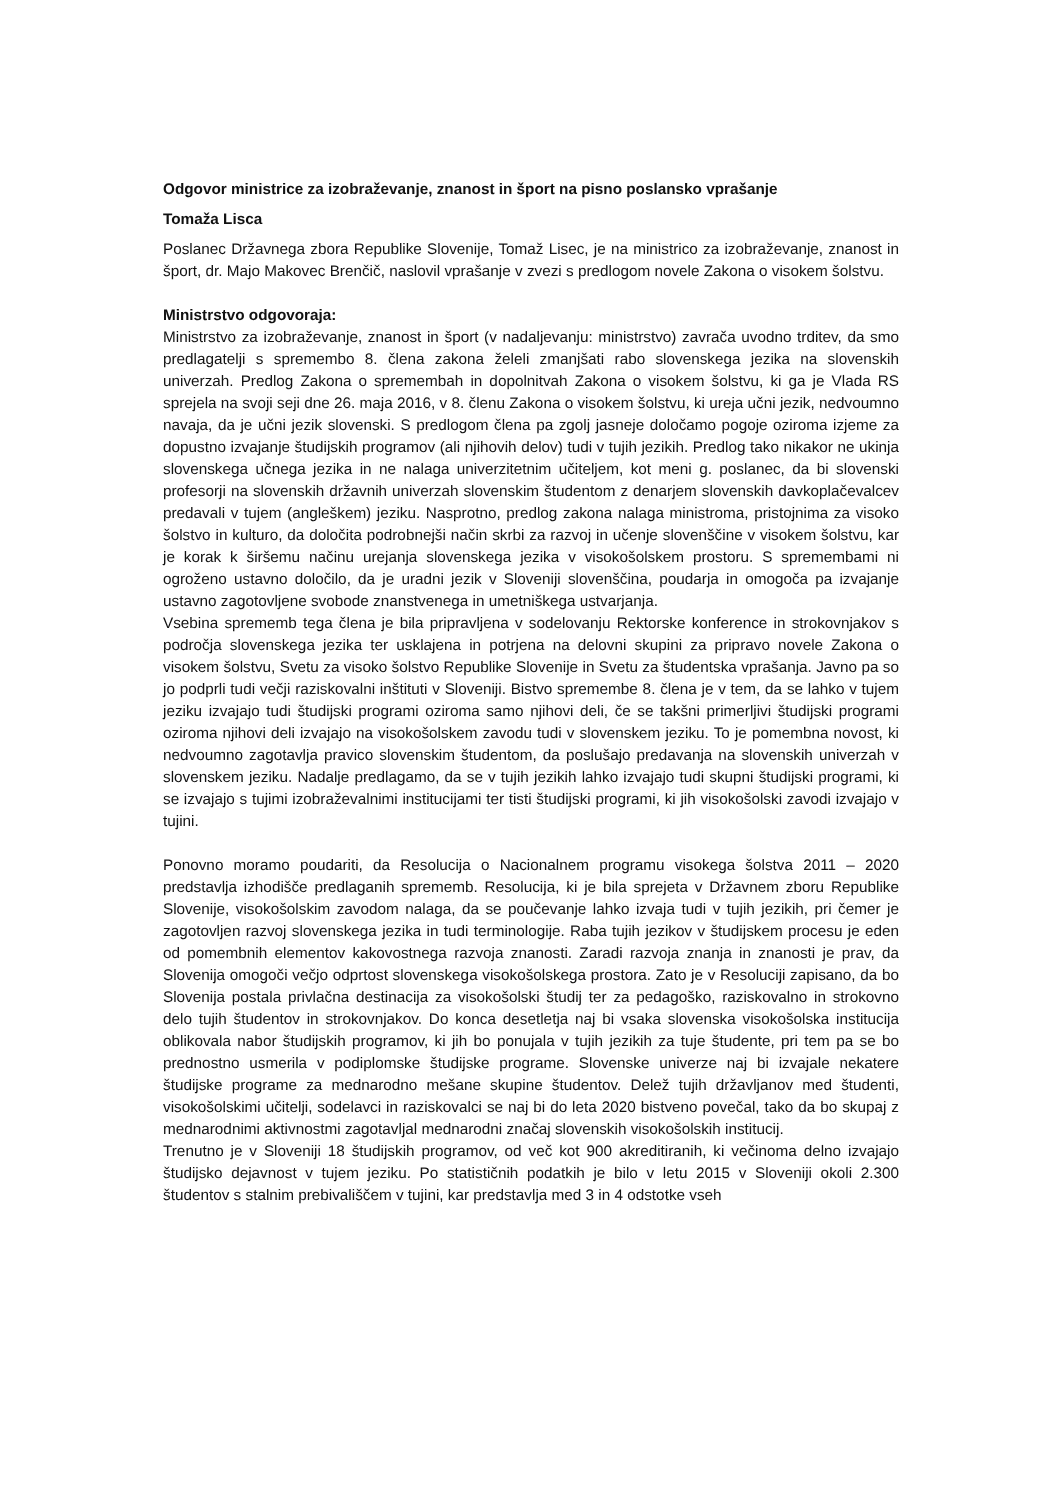Odgovor ministrice za izobraževanje, znanost in šport na pisno poslansko vprašanje
Tomaža Lisca
Poslanec Državnega zbora Republike Slovenije, Tomaž Lisec, je na ministrico za izobraževanje, znanost in šport, dr. Majo Makovec Brenčič, naslovil vprašanje v zvezi s predlogom novele Zakona o visokem šolstvu.
Ministrstvo odgovoraja:
Ministrstvo za izobraževanje, znanost in šport (v nadaljevanju: ministrstvo) zavrača uvodno trditev, da smo predlagatelji s spremembo 8. člena zakona želeli zmanjšati rabo slovenskega jezika na slovenskih univerzah. Predlog Zakona o spremembah in dopolnitvah Zakona o visokem šolstvu, ki ga je Vlada RS sprejela na svoji seji dne 26. maja 2016, v 8. členu Zakona o visokem šolstvu, ki ureja učni jezik, nedvoumno navaja, da je učni jezik slovenski. S predlogom člena pa zgolj jasneje določamo pogoje oziroma izjeme za dopustno izvajanje študijskih programov (ali njihovih delov) tudi v tujih jezikih. Predlog tako nikakor ne ukinja slovenskega učnega jezika in ne nalaga univerzitetnim učiteljem, kot meni g. poslanec, da bi slovenski profesorji na slovenskih državnih univerzah slovenskim študentom z denarjem slovenskih davkoplačevalcev predavali v tujem (angleškem) jeziku. Nasprotno, predlog zakona nalaga ministroma, pristojnima za visoko šolstvo in kulturo, da določita podrobnejši način skrbi za razvoj in učenje slovenščine v visokem šolstvu, kar je korak k širšemu načinu urejanja slovenskega jezika v visokošolskem prostoru. S spremembami ni ogroženo ustavno določilo, da je uradni jezik v Sloveniji slovenščina, poudarja in omogoča pa izvajanje ustavno zagotovljene svobode znanstvenega in umetniškega ustvarjanja.
Vsebina sprememb tega člena je bila pripravljena v sodelovanju Rektorske konference in strokovnjakov s področja slovenskega jezika ter usklajena in potrjena na delovni skupini za pripravo novele Zakona o visokem šolstvu, Svetu za visoko šolstvo Republike Slovenije in Svetu za študentska vprašanja. Javno pa so jo podprli tudi večji raziskovalni inštituti v Sloveniji. Bistvo spremembe 8. člena je v tem, da se lahko v tujem jeziku izvajajo tudi študijski programi oziroma samo njihovi deli, če se takšni primerljivi študijski programi oziroma njihovi deli izvajajo na visokošolskem zavodu tudi v slovenskem jeziku. To je pomembna novost, ki nedvoumno zagotavlja pravico slovenskim študentom, da poslušajo predavanja na slovenskih univerzah v slovenskem jeziku. Nadalje predlagamo, da se v tujih jezikih lahko izvajajo tudi skupni študijski programi, ki se izvajajo s tujimi izobraževalnimi institucijami ter tisti študijski programi, ki jih visokošolski zavodi izvajajo v tujini.
Ponovno moramo poudariti, da Resolucija o Nacionalnem programu visokega šolstva 2011 – 2020 predstavlja izhodišče predlaganih sprememb. Resolucija, ki je bila sprejeta v Državnem zboru Republike Slovenije, visokošolskim zavodom nalaga, da se poučevanje lahko izvaja tudi v tujih jezikih, pri čemer je zagotovljen razvoj slovenskega jezika in tudi terminologije. Raba tujih jezikov v študijskem procesu je eden od pomembnih elementov kakovostnega razvoja znanosti. Zaradi razvoja znanja in znanosti je prav, da Slovenija omogoči večjo odprtost slovenskega visokošolskega prostora. Zato je v Resoluciji zapisano, da bo Slovenija postala privlačna destinacija za visokošolski študij ter za pedagoško, raziskovalno in strokovno delo tujih študentov in strokovnjakov. Do konca desetletja naj bi vsaka slovenska visokošolska institucija oblikovala nabor študijskih programov, ki jih bo ponujala v tujih jezikih za tuje študente, pri tem pa se bo prednostno usmerila v podiplomske študijske programe. Slovenske univerze naj bi izvajale nekatere študijske programe za mednarodno mešane skupine študentov. Delež tujih državljanov med študenti, visokošolskimi učitelji, sodelavci in raziskovalci se naj bi do leta 2020 bistveno povečal, tako da bo skupaj z mednarodnimi aktivnostmi zagotavljal mednarodni značaj slovenskih visokošolskih institucij.
Trenutno je v Sloveniji 18 študijskih programov, od več kot 900 akreditiranih, ki večinoma delno izvajajo študijsko dejavnost v tujem jeziku. Po statističnih podatkih je bilo v letu 2015 v Sloveniji okoli 2.300 študentov s stalnim prebivališčem v tujini, kar predstavlja med 3 in 4 odstotke vseh